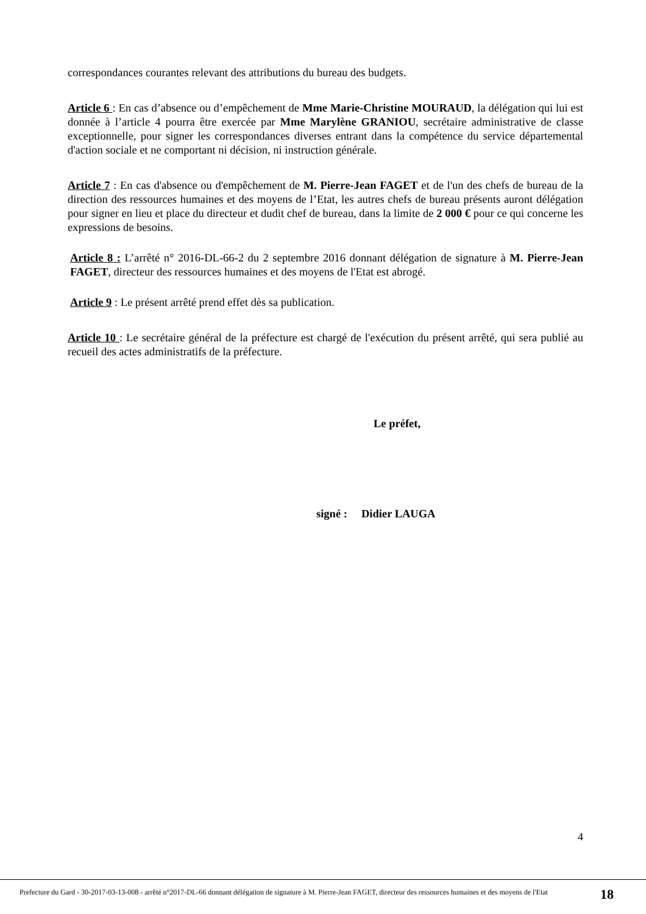correspondances courantes relevant des attributions du bureau des budgets.
Article 6 : En cas d’absence ou d’empêchement de Mme Marie-Christine MOURAUD, la délégation qui lui est donnée à l’article 4 pourra être exercée par Mme Marylène GRANIOU, secrétaire administrative de classe exceptionnelle, pour signer les correspondances diverses entrant dans la compétence du service départemental d'action sociale et ne comportant ni décision, ni instruction générale.
Article 7 : En cas d'absence ou d'empêchement de M. Pierre-Jean FAGET et de l'un des chefs de bureau de la direction des ressources humaines et des moyens de l’Etat, les autres chefs de bureau présents auront délégation pour signer en lieu et place du directeur et dudit chef de bureau, dans la limite de 2 000 € pour ce qui concerne les expressions de besoins.
Article 8 : L’arrêté n° 2016-DL-66-2 du 2 septembre 2016 donnant délégation de signature à M. Pierre-Jean FAGET, directeur des ressources humaines et des moyens de l'Etat est abrogé.
Article 9 : Le présent arrêté prend effet dès sa publication.
Article 10 : Le secrétaire général de la préfecture est chargé de l'exécution du présent arrêté, qui sera publié au recueil des actes administratifs de la préfecture.
Le préfet,
signé : Didier LAUGA
4
Prefecture du Gard - 30-2017-03-13-008 - arrêté n°2017-DL-66 donnant délégation de signature à M. Pierre-Jean FAGET, directeur des ressources humaines et des moyens de l'Etat
18